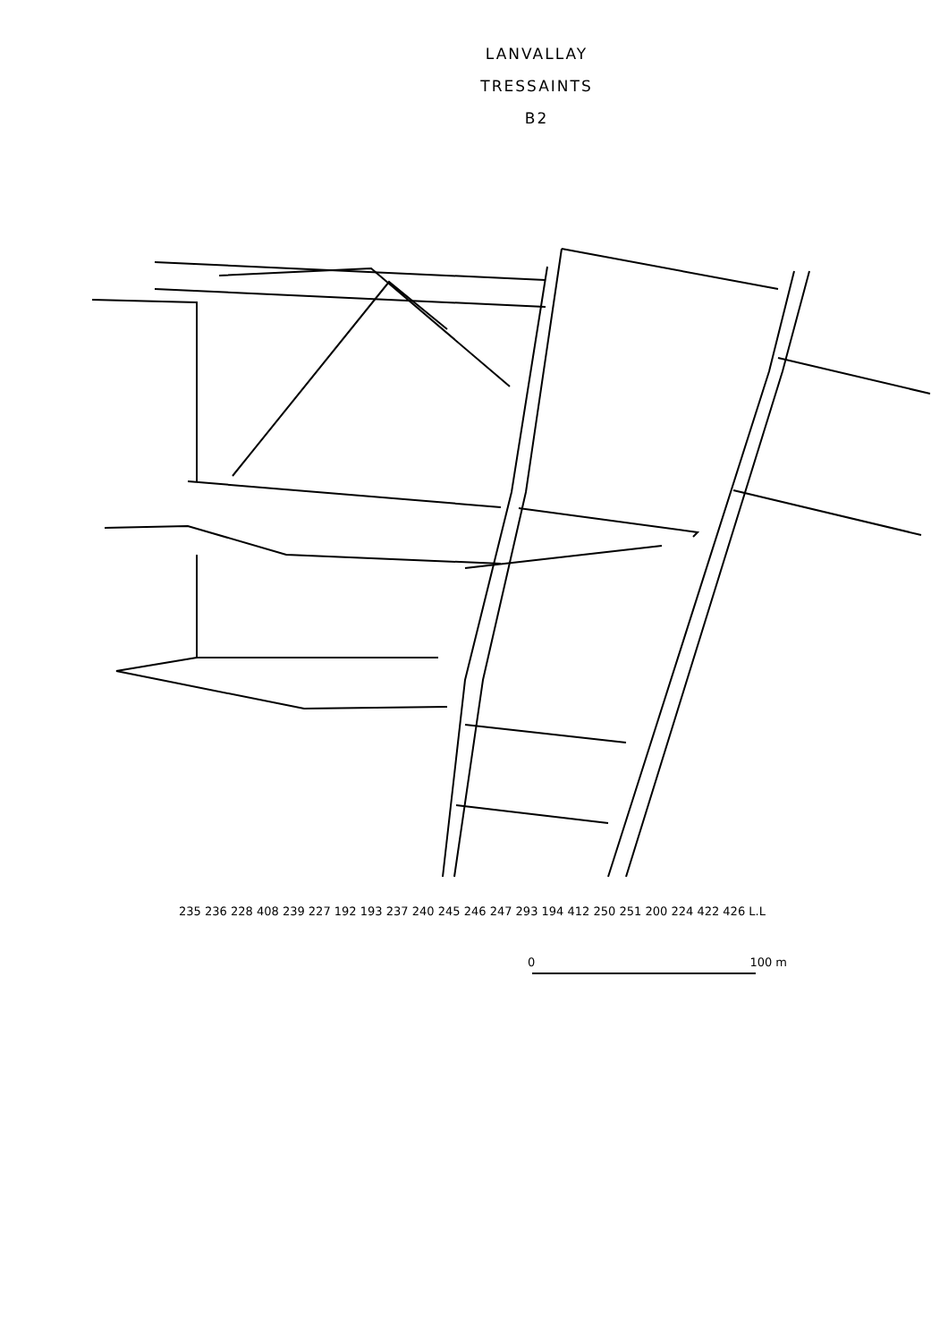LANVALLAY
TRESSAINTS
B2
235 236 228 408 239 227 192 193 237 240 245 246 247 293 194 412 250 251 200 224 422 426 L.L
0 100 m